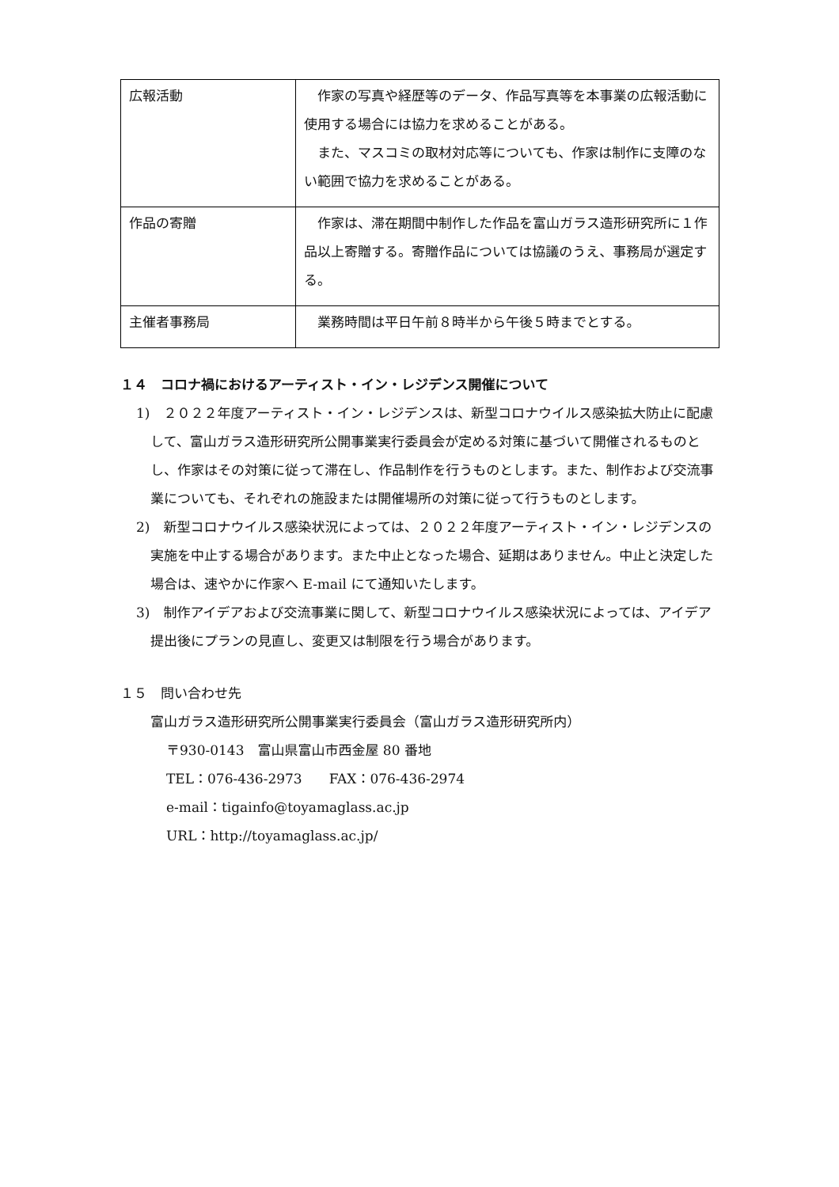| 広報活動 | 作家の写真や経歴等のデータ、作品写真等を本事業の広報活動に使用する場合には協力を求めることがある。 また、マスコミの取材対応等についても、作家は制作に支障のない範囲で協力を求めることがある。 |
| 作品の寄贈 | 作家は、滞在期間中制作した作品を富山ガラス造形研究所に１作品以上寄贈する。寄贈作品については協議のうえ、事務局が選定する。 |
| 主催者事務局 | 業務時間は平日午前８時半から午後５時までとする。 |
１４　コロナ禍におけるアーティスト・イン・レジデンス開催について
1)　２０２２年度アーティスト・イン・レジデンスは、新型コロナウイルス感染拡大防止に配慮して、富山ガラス造形研究所公開事業実行委員会が定める対策に基づいて開催されるものとし、作家はその対策に従って滞在し、作品制作を行うものとします。また、制作および交流事業についても、それぞれの施設または開催場所の対策に従って行うものとします。
2)　新型コロナウイルス感染状況によっては、２０２２年度アーティスト・イン・レジデンスの実施を中止する場合があります。また中止となった場合、延期はありません。中止と決定した場合は、速やかに作家へ E-mail にて通知いたします。
3)　制作アイデアおよび交流事業に関して、新型コロナウイルス感染状況によっては、アイデア提出後にプランの見直し、変更又は制限を行う場合があります。
１５　問い合わせ先
富山ガラス造形研究所公開事業実行委員会（富山ガラス造形研究所内）
〒930-0143　富山県富山市西金屋 80 番地
TEL：076-436-2973　　FAX：076-436-2974
e-mail：tigainfo@toyamaglass.ac.jp
URL：http://toyamaglass.ac.jp/